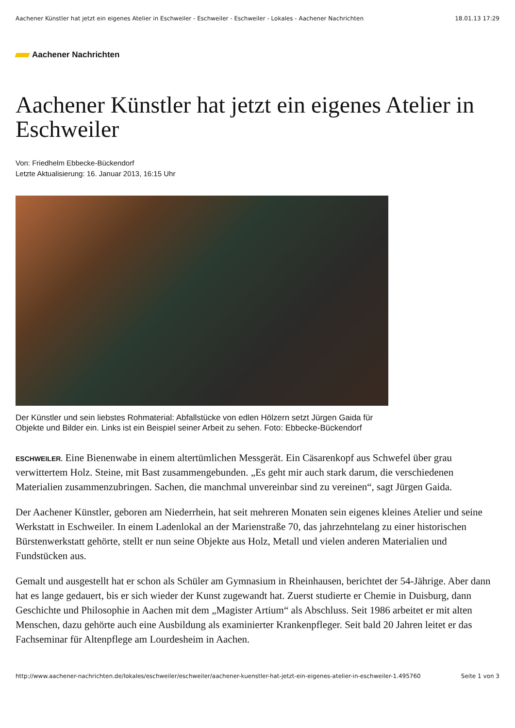Aachener Künstler hat jetzt ein eigenes Atelier in Eschweiler - Eschweiler - Eschweiler - Lokales - Aachener Nachrichten 18.01.13 17:29
Aachener Nachrichten
Aachener Künstler hat jetzt ein eigenes Atelier in Eschweiler
Von: Friedhelm Ebbecke-Bückendorf
Letzte Aktualisierung: 16. Januar 2013, 16:15 Uhr
Der Künstler und sein liebstes Rohmaterial: Abfallstücke von edlen Hölzern setzt Jürgen Gaida für Objekte und Bilder ein. Links ist ein Beispiel seiner Arbeit zu sehen. Foto: Ebbecke-Bückendorf
ESCHWEILER. Eine Bienenwabe in einem altertümlichen Messgerät. Ein Cäsarenkopf aus Schwefel über grau verwittertem Holz. Steine, mit Bast zusammengebunden. „Es geht mir auch stark darum, die verschiedenen Materialien zusammenzubringen. Sachen, die manchmal unvereinbar sind zu vereinen“, sagt Jürgen Gaida.
Der Aachener Künstler, geboren am Niederrhein, hat seit mehreren Monaten sein eigenes kleines Atelier und seine Werkstatt in Eschweiler. In einem Ladenlokal an der Marienstraße 70, das jahrzehntelang zu einer historischen Bürstenwerkstatt gehörte, stellt er nun seine Objekte aus Holz, Metall und vielen anderen Materialien und Fundstücken aus.
Gemalt und ausgestellt hat er schon als Schüler am Gymnasium in Rheinhausen, berichtet der 54-Jährige. Aber dann hat es lange gedauert, bis er sich wieder der Kunst zugewandt hat. Zuerst studierte er Chemie in Duisburg, dann Geschichte und Philosophie in Aachen mit dem „Magister Artium“ als Abschluss. Seit 1986 arbeitet er mit alten Menschen, dazu gehörte auch eine Ausbildung als examinierter Krankenpfleger. Seit bald 20 Jahren leitet er das Fachseminar für Altenpflege am Lourdesheim in Aachen.
http://www.aachener-nachrichten.de/lokales/eschweiler/eschweiler/aachener-kuenstler-hat-jetzt-ein-eigenes-atelier-in-eschweiler-1.495760 Seite 1 von 3